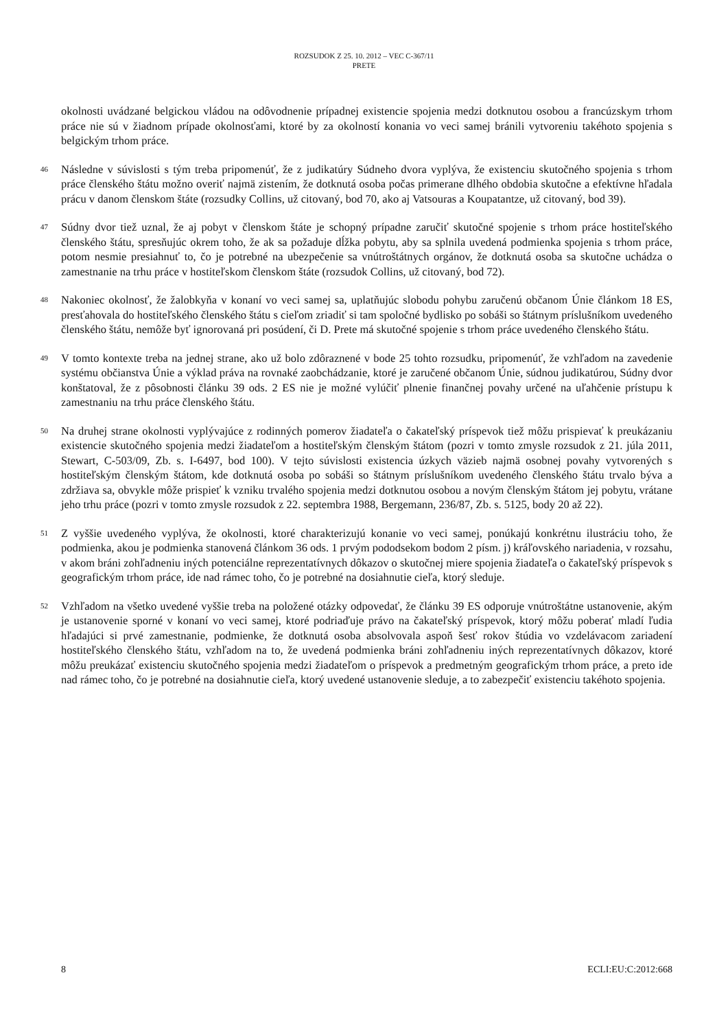ROZSUDOK Z 25. 10. 2012 – VEC C-367/11
PRETE
okolnosti uvádzané belgickou vládou na odôvodnenie prípadnej existencie spojenia medzi dotknutou osobou a francúzskym trhom práce nie sú v žiadnom prípade okolnosťami, ktoré by za okolností konania vo veci samej bránili vytvoreniu takéhoto spojenia s belgickým trhom práce.
46
Následne v súvislosti s tým treba pripomenúť, že z judikatúry Súdneho dvora vyplýva, že existenciu skutočného spojenia s trhom práce členského štátu možno overiť najmä zistením, že dotknutá osoba počas primerane dlhého obdobia skutočne a efektívne hľadala prácu v danom členskom štáte (rozsudky Collins, už citovaný, bod 70, ako aj Vatsouras a Koupatantze, už citovaný, bod 39).
47
Súdny dvor tiež uznal, že aj pobyt v členskom štáte je schopný prípadne zaručiť skutočné spojenie s trhom práce hostiteľského členského štátu, spresňujúc okrem toho, že ak sa požaduje dĺžka pobytu, aby sa splnila uvedená podmienka spojenia s trhom práce, potom nesmie presiahnuť to, čo je potrebné na ubezpečenie sa vnútroštátnych orgánov, že dotknutá osoba sa skutočne uchádza o zamestnanie na trhu práce v hostiteľskom členskom štáte (rozsudok Collins, už citovaný, bod 72).
48
Nakoniec okolnosť, že žalobkyňa v konaní vo veci samej sa, uplatňujúc slobodu pohybu zaručenú občanom Únie článkom 18 ES, presťahovala do hostiteľského členského štátu s cieľom zriadiť si tam spoločné bydlisko po sobáši so štátnym príslušníkom uvedeného členského štátu, nemôže byť ignorovaná pri posúdení, či D. Prete má skutočné spojenie s trhom práce uvedeného členského štátu.
49
V tomto kontexte treba na jednej strane, ako už bolo zdôraznené v bode 25 tohto rozsudku, pripomenúť, že vzhľadom na zavedenie systému občianstva Únie a výklad práva na rovnaké zaobchádzanie, ktoré je zaručené občanom Únie, súdnou judikatúrou, Súdny dvor konštatoval, že z pôsobnosti článku 39 ods. 2 ES nie je možné vylúčiť plnenie finančnej povahy určené na uľahčenie prístupu k zamestnaniu na trhu práce členského štátu.
50
Na druhej strane okolnosti vyplývajúce z rodinných pomerov žiadateľa o čakateľský príspevok tiež môžu prispievať k preukázaniu existencie skutočného spojenia medzi žiadateľom a hostiteľským členským štátom (pozri v tomto zmysle rozsudok z 21. júla 2011, Stewart, C-503/09, Zb. s. I-6497, bod 100). V tejto súvislosti existencia úzkych väzieb najmä osobnej povahy vytvorených s hostiteľským členským štátom, kde dotknutá osoba po sobáši so štátnym príslušníkom uvedeného členského štátu trvalo býva a zdržiava sa, obvykle môže prispieť k vzniku trvalého spojenia medzi dotknutou osobou a novým členským štátom jej pobytu, vrátane jeho trhu práce (pozri v tomto zmysle rozsudok z 22. septembra 1988, Bergemann, 236/87, Zb. s. 5125, body 20 až 22).
51
Z vyššie uvedeného vyplýva, že okolnosti, ktoré charakterizujú konanie vo veci samej, ponúkajú konkrétnu ilustráciu toho, že podmienka, akou je podmienka stanovená článkom 36 ods. 1 prvým pododsekom bodom 2 písm. j) kráľovského nariadenia, v rozsahu, v akom bráni zohľadneniu iných potenciálne reprezentatívnych dôkazov o skutočnej miere spojenia žiadateľa o čakateľský príspevok s geografickým trhom práce, ide nad rámec toho, čo je potrebné na dosiahnutie cieľa, ktorý sleduje.
52
Vzhľadom na všetko uvedené vyššie treba na položené otázky odpovedať, že článku 39 ES odporuje vnútroštátne ustanovenie, akým je ustanovenie sporné v konaní vo veci samej, ktoré podriaďuje právo na čakateľský príspevok, ktorý môžu poberať mladí ľudia hľadajúci si prvé zamestnanie, podmienke, že dotknutá osoba absolvovala aspoň šesť rokov štúdia vo vzdelávacom zariadení hostiteľského členského štátu, vzhľadom na to, že uvedená podmienka bráni zohľadneniu iných reprezentatívnych dôkazov, ktoré môžu preukázať existenciu skutočného spojenia medzi žiadateľom o príspevok a predmetným geografickým trhom práce, a preto ide nad rámec toho, čo je potrebné na dosiahnutie cieľa, ktorý uvedené ustanovenie sleduje, a to zabezpečiť existenciu takéhoto spojenia.
8 ECLI:EU:C:2012:668